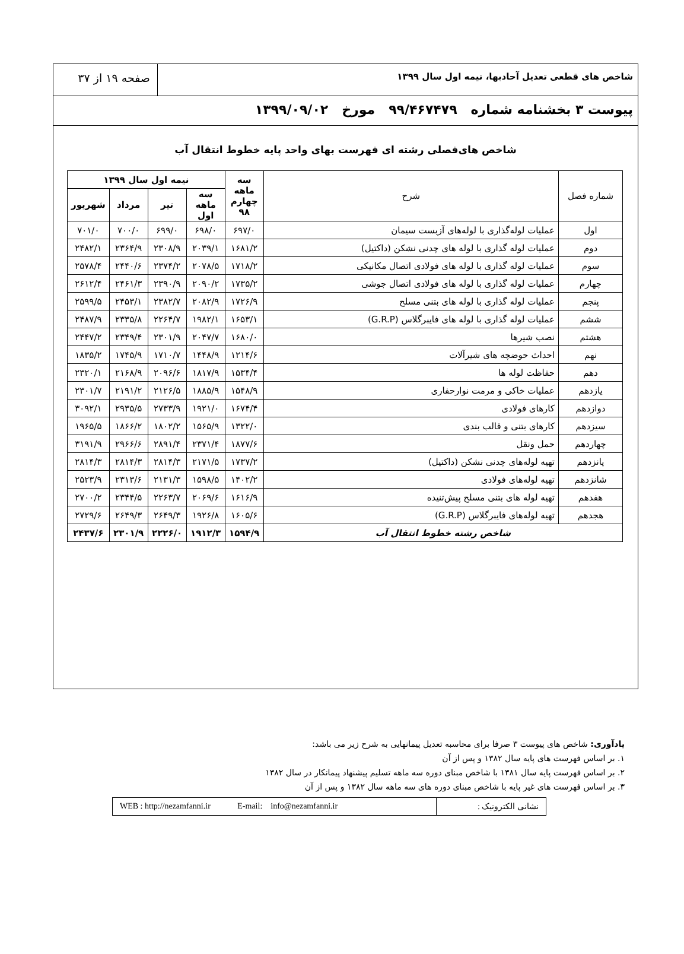شاخص های قطعی تعدیل آحادبها، نیمه اول سال ۱۳۹۹
صفحه ۱۹ از ۳۷
پیوست ۳ بخشنامه شماره ۹۹/۴۶۷۴۷۹ مورخ ۱۳۹۹/۰۹/۰۲
شاخص های‌فصلی رشته ای فهرست بهای واحد پایه خطوط انتقال آب
| شماره فصل | شرح | سه ماهه چهارم ۹۸ | نیمه اول سال ۱۳۹۹ | | | |
| --- | --- | --- | --- | --- | --- | --- |
| | | | سه ماهه اول | تیر | مرداد | شهریور |
| اول | عملیات لوله‌گذاری با لوله‌های آزبست سیمان | ۶۹۷/۰ | ۶۹۸/۰ | ۶۹۹/۰ | ۷۰۰/۰ | ۷۰۱/۰ |
| دوم | عملیات لوله گذاری با لوله های چدنی نشکن (داکتیل) | ۱۶۸۱/۲ | ۲۰۳۹/۱ | ۲۳۰۸/۹ | ۲۳۶۴/۹ | ۲۴۸۲/۱ |
| سوم | عملیات لوله گذاری با لوله های فولادی اتصال مکانیکی | ۱۷۱۸/۲ | ۲۰۷۸/۵ | ۲۳۷۴/۲ | ۲۴۴۰/۶ | ۲۵۷۸/۴ |
| چهارم | عملیات لوله گذاری با لوله های فولادی اتصال جوشی | ۱۷۳۵/۲ | ۲۰۹۰/۲ | ۲۳۹۰/۹ | ۲۴۶۱/۳ | ۲۶۱۲/۴ |
| پنجم | عملیات لوله گذاری با لوله های بتنی مسلح | ۱۷۲۶/۹ | ۲۰۸۲/۹ | ۲۳۸۲/۷ | ۲۴۵۳/۱ | ۲۵۹۹/۵ |
| ششم | عملیات لوله گذاری با لوله های فایبرگلاس (G.R.P) | ۱۶۵۳/۱ | ۱۹۸۲/۱ | ۲۲۶۴/۷ | ۲۳۳۵/۸ | ۲۴۸۷/۹ |
| هشتم | نصب شیرها | ۱۶۸۰/۰ | ۲۰۴۷/۷ | ۲۳۰۱/۹ | ۲۳۴۹/۴ | ۲۴۴۷/۲ |
| نهم | احداث حوضچه های شیرآلات | ۱۲۱۴/۶ | ۱۴۴۸/۹ | ۱۷۱۰/۷ | ۱۷۴۵/۹ | ۱۸۳۵/۲ |
| دهم | حفاظت لوله ها | ۱۵۳۴/۴ | ۱۸۱۷/۹ | ۲۰۹۶/۶ | ۲۱۶۸/۹ | ۲۳۲۰/۱ |
| یازدهم | عملیات خاکی و مرمت نوارحفاری | ۱۵۴۸/۹ | ۱۸۸۵/۹ | ۲۱۲۶/۵ | ۲۱۹۱/۲ | ۲۳۰۱/۷ |
| دوازدهم | کارهای فولادی | ۱۶۷۴/۴ | ۱۹۲۱/۰ | ۲۷۳۳/۹ | ۲۹۳۵/۵ | ۳۰۹۲/۱ |
| سیزدهم | کارهای بتنی و قالب بندی | ۱۳۲۲/۰ | ۱۵۶۵/۹ | ۱۸۰۲/۲ | ۱۸۶۶/۲ | ۱۹۶۵/۵ |
| چهاردهم | حمل ونقل | ۱۸۷۷/۶ | ۲۳۷۱/۴ | ۲۸۹۱/۴ | ۲۹۶۶/۶ | ۳۱۹۱/۹ |
| پانزدهم | تهیه لوله‌های چدنی نشکن (داکتیل) | ۱۷۳۷/۲ | ۲۱۷۱/۵ | ۲۸۱۴/۳ | ۲۸۱۴/۳ | ۲۸۱۴/۳ |
| شانزدهم | تهیه لوله‌های فولادی | ۱۴۰۲/۲ | ۱۵۹۸/۵ | ۲۱۳۱/۳ | ۲۳۱۳/۶ | ۲۵۲۳/۹ |
| هفدهم | تهیه لوله های بتنی مسلح پیش‌تنیده | ۱۶۱۶/۹ | ۲۰۶۹/۶ | ۲۲۶۳/۷ | ۲۳۴۴/۵ | ۲۷۰۰/۲ |
| هجدهم | تهیه لوله‌های فایبرگلاس (G.R.P) | ۱۶۰۵/۶ | ۱۹۲۶/۸ | ۲۶۴۹/۳ | ۲۶۴۹/۳ | ۲۷۲۹/۶ |
| شاخص رشته خطوط انتقال آب | | ۱۵۹۴/۹ | ۱۹۱۲/۳ | ۲۲۲۶/۰ | ۲۳۰۱/۹ | ۲۴۳۷/۶ |
یادآوری: شاخص های پیوست ۳ صرفا برای محاسبه تعدیل پیمانهایی به شرح زیر می باشد:
۱. بر اساس فهرست های پایه سال ۱۳۸۲ و پس از آن
۲. بر اساس فهرست پایه سال ۱۳۸۱ با شاخص مبنای دوره سه ماهه تسلیم پیشنهاد پیمانکار در سال ۱۳۸۲
۳. بر اساس فهرست های غیر پایه با شاخص مبنای دوره های سه ماهه سال ۱۳۸۲ و پس از آن
نشانی الکترونیک : WEB : http://nezamfanni.ir E-mail: info@nezamfanni.ir